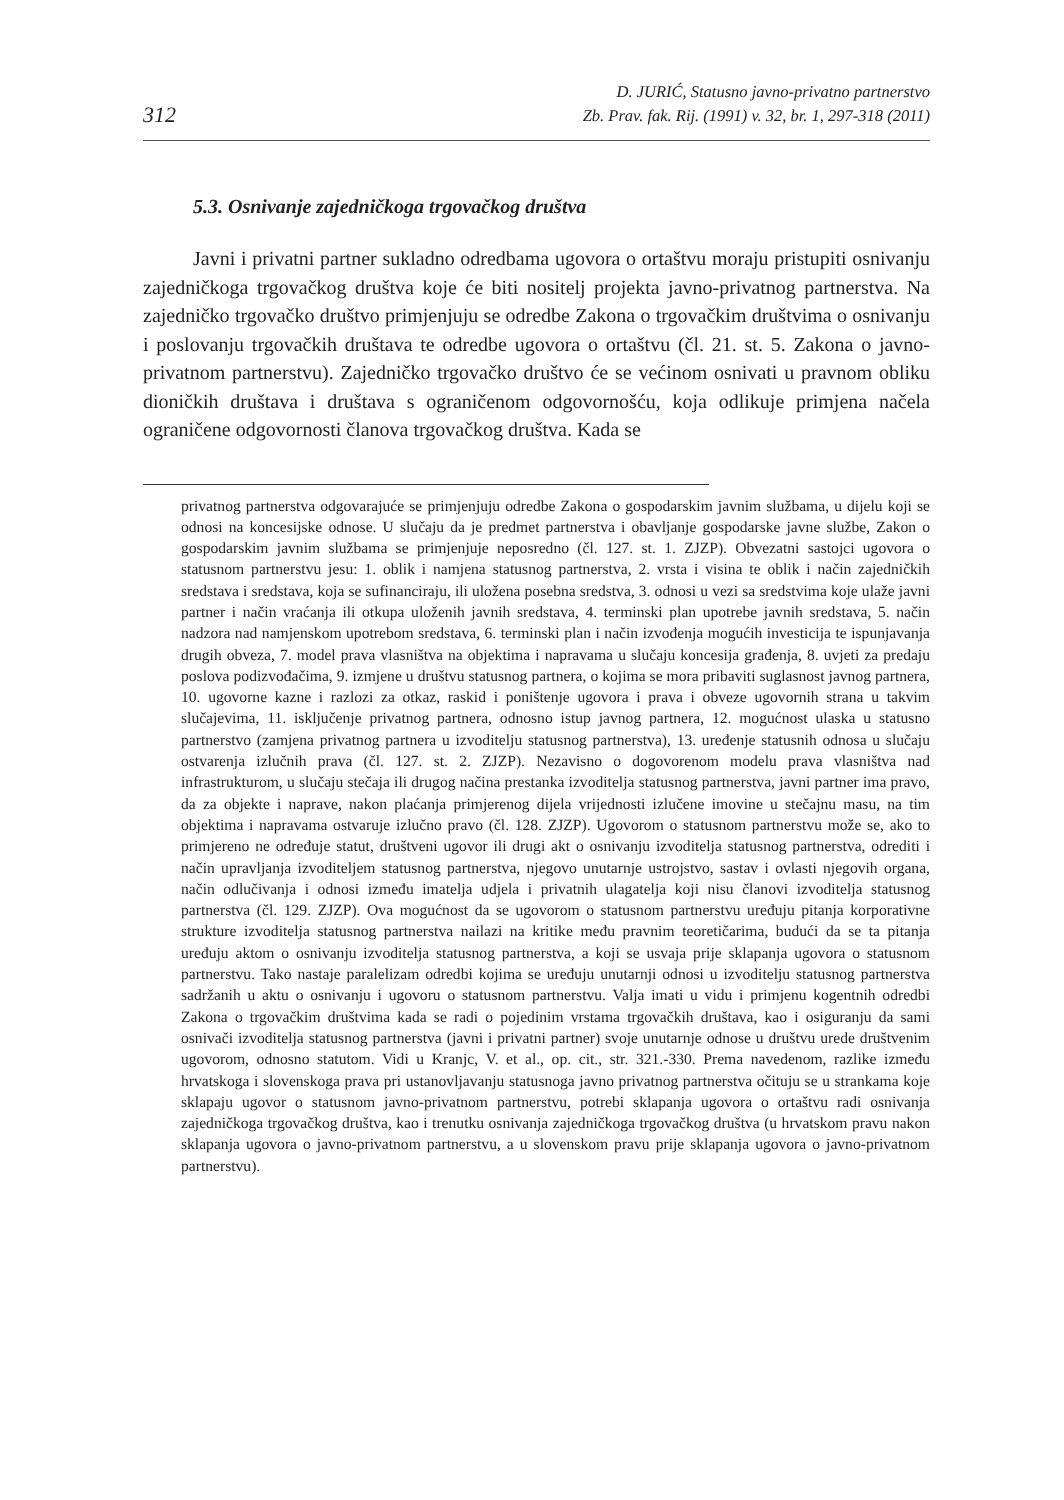312
D. JURIĆ, Statusno javno-privatno partnerstvo
Zb. Prav. fak. Rij. (1991) v. 32, br. 1, 297-318 (2011)
5.3. Osnivanje zajedničkoga trgovačkog društva
Javni i privatni partner sukladno odredbama ugovora o ortaštvu moraju pristupiti osnivanju zajedničkoga trgovačkog društva koje će biti nositelj projekta javno-privatnog partnerstva. Na zajedničko trgovačko društvo primjenjuju se odredbe Zakona o trgovačkim društvima o osnivanju i poslovanju trgovačkih društava te odredbe ugovora o ortaštvu (čl. 21. st. 5. Zakona o javno-privatnom partnerstvu). Zajedničko trgovačko društvo će se većinom osnivati u pravnom obliku dioničkih društava i društava s ograničenom odgovornošću, koja odlikuje primjena načela ograničene odgovornosti članova trgovačkog društva. Kada se
privatnog partnerstva odgovarajuće se primjenjuju odredbe Zakona o gospodarskim javnim službama, u dijelu koji se odnosi na koncesijske odnose. U slučaju da je predmet partnerstva i obavljanje gospodarske javne službe, Zakon o gospodarskim javnim službama se primjenjuje neposredno (čl. 127. st. 1. ZJZP). Obvezatni sastojci ugovora o statusnom partnerstvu jesu: 1. oblik i namjena statusnog partnerstva, 2. vrsta i visina te oblik i način zajedničkih sredstava i sredstava, koja se sufinanciraju, ili uložena posebna sredstva, 3. odnosi u vezi sa sredstvima koje ulaže javni partner i način vraćanja ili otkupa uloženih javnih sredstava, 4. terminski plan upotrebe javnih sredstava, 5. način nadzora nad namjenskom upotrebom sredstava, 6. terminski plan i način izvođenja mogućih investicija te ispunjavanja drugih obveza, 7. model prava vlasništva na objektima i napravama u slučaju koncesija građenja, 8. uvjeti za predaju poslova podizvođačima, 9. izmjene u društvu statusnog partnera, o kojima se mora pribaviti suglasnost javnog partnera, 10. ugovorne kazne i razlozi za otkaz, raskid i poništenje ugovora i prava i obveze ugovornih strana u takvim slučajevima, 11. isključenje privatnog partnera, odnosno istup javnog partnera, 12. mogućnost ulaska u statusno partnerstvo (zamjena privatnog partnera u izvoditelju statusnog partnerstva), 13. uređenje statusnih odnosa u slučaju ostvarenja izlučnih prava (čl. 127. st. 2. ZJZP). Nezavisno o dogovorenom modelu prava vlasništva nad infrastrukturom, u slučaju stečaja ili drugog načina prestanka izvoditelja statusnog partnerstva, javni partner ima pravo, da za objekte i naprave, nakon plaćanja primjerenog dijela vrijednosti izlučene imovine u stečajnu masu, na tim objektima i napravama ostvaruje izlučno pravo (čl. 128. ZJZP). Ugovorom o statusnom partnerstvu može se, ako to primjereno ne određuje statut, društveni ugovor ili drugi akt o osnivanju izvoditelja statusnog partnerstva, odrediti i način upravljanja izvoditeljem statusnog partnerstva, njegovo unutarnje ustrojstvo, sastav i ovlasti njegovih organa, način odlučivanja i odnosi između imatelja udjela i privatnih ulagatelja koji nisu članovi izvoditelja statusnog partnerstva (čl. 129. ZJZP). Ova mogućnost da se ugovorom o statusnom partnerstvu uređuju pitanja korporativne strukture izvoditelja statusnog partnerstva nailazi na kritike među pravnim teoretičarima, budući da se ta pitanja uređuju aktom o osnivanju izvoditelja statusnog partnerstva, a koji se usvaja prije sklapanja ugovora o statusnom partnerstvu. Tako nastaje paralelizam odredbi kojima se uređuju unutarnji odnosi u izvoditelju statusnog partnerstva sadržanih u aktu o osnivanju i ugovoru o statusnom partnerstvu. Valja imati u vidu i primjenu kogentnih odredbi Zakona o trgovačkim društvima kada se radi o pojedinim vrstama trgovačkih društava, kao i osiguranju da sami osnivači izvoditelja statusnog partnerstva (javni i privatni partner) svoje unutarnje odnose u društvu urede društvenim ugovorom, odnosno statutom. Vidi u Kranjc, V. et al., op. cit., str. 321.-330. Prema navedenom, razlike između hrvatskoga i slovenskoga prava pri ustanovljavanju statusnoga javno privatnog partnerstva očituju se u strankama koje sklapaju ugovor o statusnom javno-privatnom partnerstvu, potrebi sklapanja ugovora o ortaštvu radi osnivanja zajedničkoga trgovačkog društva, kao i trenutku osnivanja zajedničkoga trgovačkog društva (u hrvatskom pravu nakon sklapanja ugovora o javno-privatnom partnerstvu, a u slovenskom pravu prije sklapanja ugovora o javno-privatnom partnerstvu).